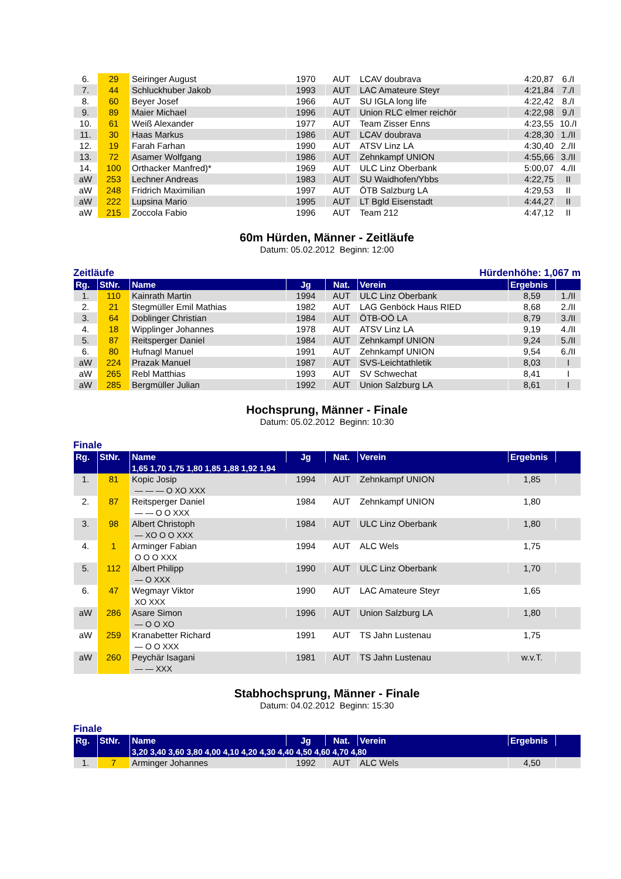| 6. | 29 | Seiringer August | 1970 | AUT | LCAV doubrava | 4:20,87 | 6./I |
| 7. | 44 | Schluckhuber Jakob | 1993 | AUT | LAC Amateure Steyr | 4:21,84 | 7./I |
| 8. | 60 | Beyer Josef | 1966 | AUT | SU IGLA long life | 4:22,42 | 8./I |
| 9. | 89 | Maier Michael | 1996 | AUT | Union RLC elmer reichör | 4:22,98 | 9./I |
| 10. | 61 | Weiß Alexander | 1977 | AUT | Team Zisser Enns | 4:23,55 | 10./I |
| 11. | 30 | Haas Markus | 1986 | AUT | LCAV doubrava | 4:28,30 | 1./II |
| 12. | 19 | Farah Farhan | 1990 | AUT | ATSV Linz LA | 4:30,40 | 2./II |
| 13. | 72 | Asamer Wolfgang | 1986 | AUT | Zehnkampf UNION | 4:55,66 | 3./II |
| 14. | 100 | Orthacker Manfred)* | 1969 | AUT | ULC Linz Oberbank | 5:00,07 | 4./II |
| aW | 253 | Lechner Andreas | 1983 | AUT | SU Waidhofen/Ybbs | 4:22,75 | II |
| aW | 248 | Fridrich Maximilian | 1997 | AUT | ÖTB Salzburg LA | 4:29,53 | II |
| aW | 222 | Lupsina Mario | 1995 | AUT | LT Bgld Eisenstadt | 4:44,27 | II |
| aW | 215 | Zoccola Fabio | 1996 | AUT | Team 212 | 4:47,12 | II |
60m Hürden, Männer - Zeitläufe
Datum: 05.02.2012 Beginn: 12:00
Zeitläufe Hürdenhöhe: 1,067 m
| Rg. | StNr. | Name | Jg | Nat. | Verein | Ergebnis | |
| --- | --- | --- | --- | --- | --- | --- | --- |
| 1. | 110 | Kainrath Martin | 1994 | AUT | ULC Linz Oberbank | 8,59 | 1./II |
| 2. | 21 | Stegmüller Emil Mathias | 1982 | AUT | LAG Genböck Haus RIED | 8,68 | 2./II |
| 3. | 64 | Doblinger Christian | 1984 | AUT | ÖTB-OÖ LA | 8,79 | 3./II |
| 4. | 18 | Wipplinger Johannes | 1978 | AUT | ATSV Linz LA | 9,19 | 4./II |
| 5. | 87 | Reitsperger Daniel | 1984 | AUT | Zehnkampf UNION | 9,24 | 5./II |
| 6. | 80 | Hufnagl Manuel | 1991 | AUT | Zehnkampf UNION | 9,54 | 6./II |
| aW | 224 | Prazak Manuel | 1987 | AUT | SVS-Leichtathletik | 8,03 | I |
| aW | 265 | Rebl Matthias | 1993 | AUT | SV Schwechat | 8,41 | I |
| aW | 285 | Bergmüller Julian | 1992 | AUT | Union Salzburg LA | 8,61 | I |
Hochsprung, Männer - Finale
Datum: 05.02.2012 Beginn: 10:30
Finale
| Rg. | StNr. | Name | Jg | Nat. | Verein | Ergebnis | |
| --- | --- | --- | --- | --- | --- | --- | --- |
| | | 1,65 1,70 1,75 1,80 1,85 1,88 1,92 1,94 | | | | | |
| 1. | 81 | Kopic Josip | 1994 | AUT | Zehnkampf UNION | 1,85 | |
| | | — — — O XO XXX | | | | | |
| 2. | 87 | Reitsperger Daniel | 1984 | AUT | Zehnkampf UNION | 1,80 | |
| | | — — O O XXX | | | | | |
| 3. | 98 | Albert Christoph | 1984 | AUT | ULC Linz Oberbank | 1,80 | |
| | | — XO O O XXX | | | | | |
| 4. | 1 | Arminger Fabian | 1994 | AUT | ALC Wels | 1,75 | |
| | | O O O XXX | | | | | |
| 5. | 112 | Albert Philipp | 1990 | AUT | ULC Linz Oberbank | 1,70 | |
| | | — O XXX | | | | | |
| 6. | 47 | Wegmayr Viktor | 1990 | AUT | LAC Amateure Steyr | 1,65 | |
| | | XO XXX | | | | | |
| aW | 286 | Asare Simon | 1996 | AUT | Union Salzburg LA | 1,80 | |
| | | — O O XO | | | | | |
| aW | 259 | Kranabetter Richard | 1991 | AUT | TS Jahn Lustenau | 1,75 | |
| | | — O O XXX | | | | | |
| aW | 260 | Peychär Isagani | 1981 | AUT | TS Jahn Lustenau | w.v.T. | |
| | | — — XXX | | | | | |
Stabhochsprung, Männer - Finale
Datum: 04.02.2012 Beginn: 15:30
Finale
| Rg. | StNr. | Name | Jg | Nat. | Verein | Ergebnis | |
| --- | --- | --- | --- | --- | --- | --- | --- |
| | | 3,20 3,40 3,60 3,80 4,00 4,10 4,20 4,30 4,40 4,50 4,60 4,70 4,80 | | | | | |
| 1. | 7 | Arminger Johannes | 1992 | AUT | ALC Wels | 4,50 | |